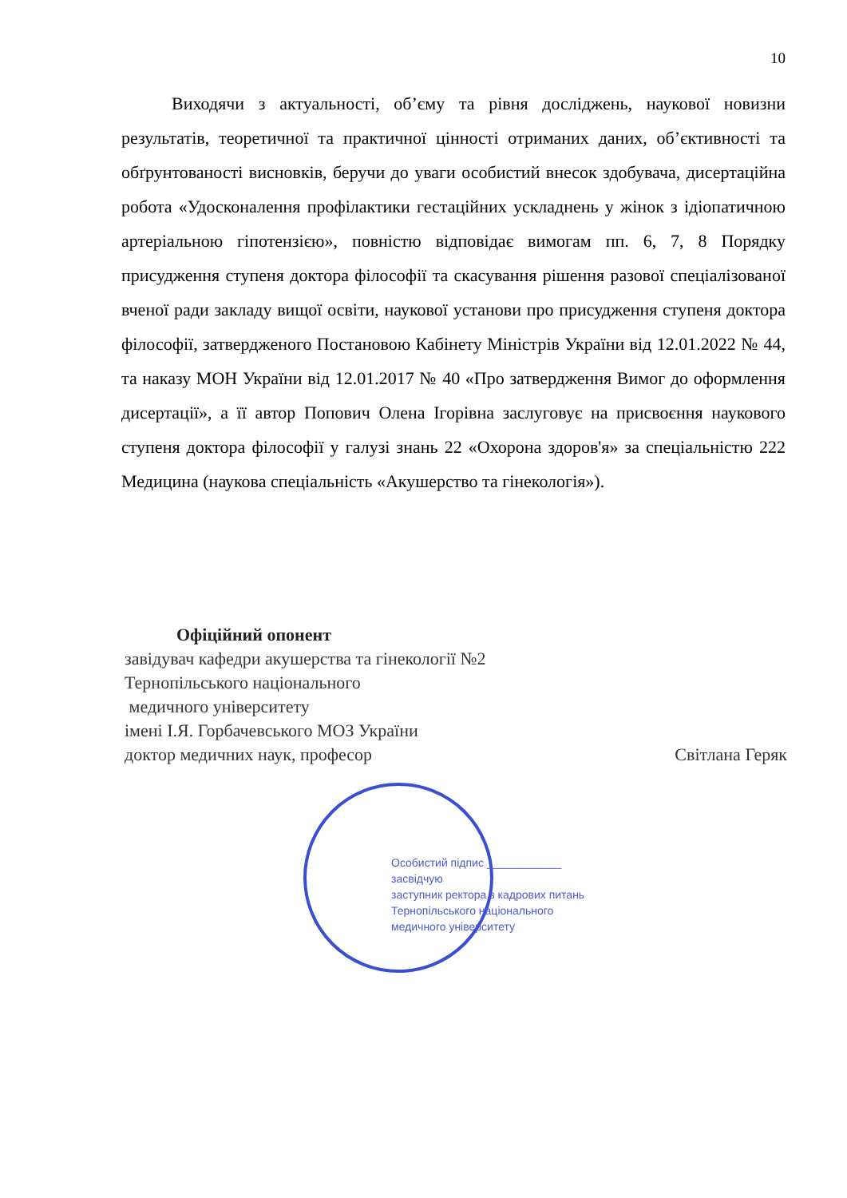10
Виходячи з актуальності, об’єму та рівня досліджень, наукової новизни результатів, теоретичної та практичної цінності отриманих даних, об’єктивності та обґрунтованості висновків, беручи до уваги особистий внесок здобувача, дисертаційна робота «Удосконалення профілактики гестаційних ускладнень у жінок з ідіопатичною артеріальною гіпотензією», повністю відповідає вимогам пп. 6, 7, 8 Порядку присудження ступеня доктора філософії та скасування рішення разової спеціалізованої вченої ради закладу вищої освіти, наукової установи про присудження ступеня доктора філософії, затвердженого Постановою Кабінету Міністрів України від 12.01.2022 № 44, та наказу МОН України від 12.01.2017 № 40 «Про затвердження Вимог до оформлення дисертації», а її автор Попович Олена Ігорівна заслуговує на присвоєння наукового ступеня доктора філософії у галузі знань 22 «Охорона здоров'я» за спеціальністю 222 Медицина (наукова спеціальність «Акушерство та гінекологія»).
Офіційний опонент
завідувач кафедри акушерства та гінекології №2
Тернопільського національного
медичного університету
імені І.Я. Горбачевського МОЗ України
доктор медичних наук, професор Світлана Геряк
Особистий підпис ____________
засвідчую
заступник ректора з кадрових питань
Тернопільського національного
медичного університету